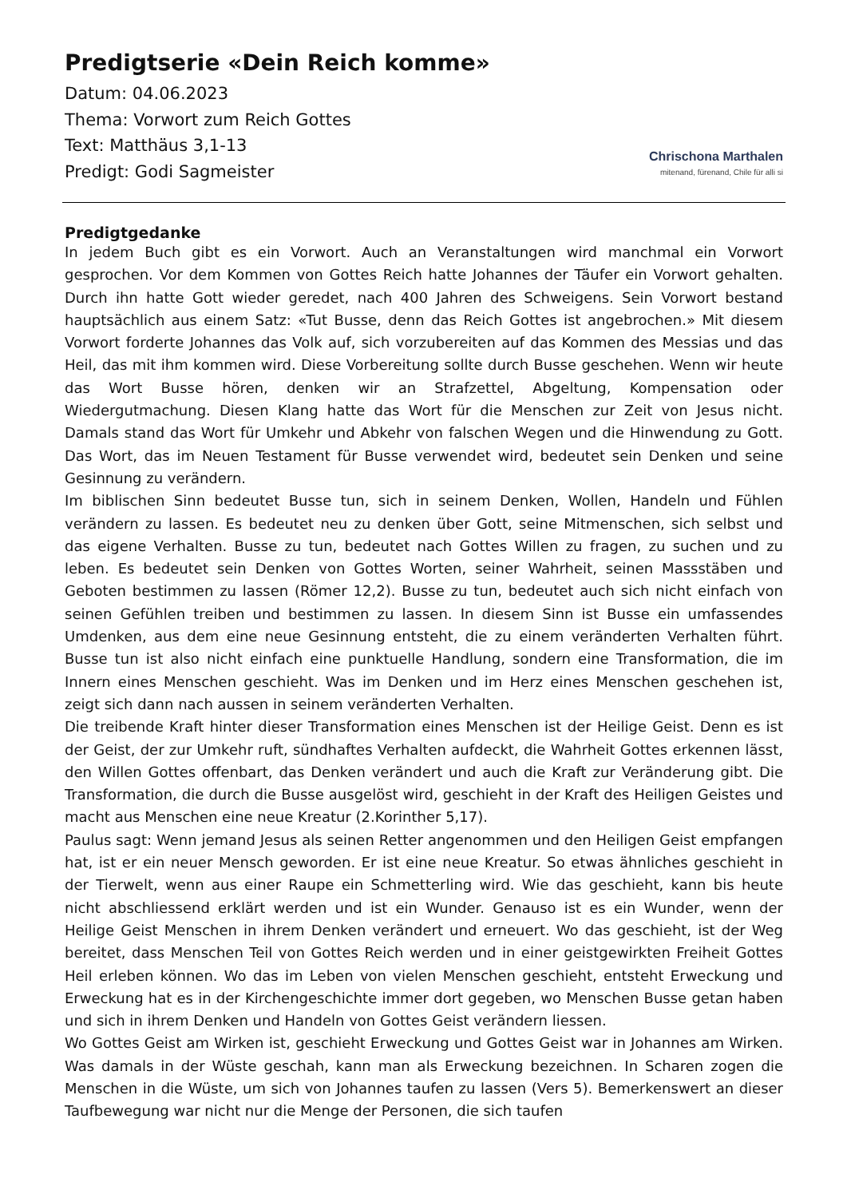Predigtserie «Dein Reich komme»
Datum: 04.06.2023
Thema: Vorwort zum Reich Gottes
Text: Matthäus 3,1-13
Predigt: Godi Sagmeister
Chrischona Marthalen
mitenand, fürenand, Chile für alli si
Predigtgedanke
In jedem Buch gibt es ein Vorwort. Auch an Veranstaltungen wird manchmal ein Vorwort gesprochen. Vor dem Kommen von Gottes Reich hatte Johannes der Täufer ein Vorwort gehalten. Durch ihn hatte Gott wieder geredet, nach 400 Jahren des Schweigens. Sein Vorwort bestand hauptsächlich aus einem Satz: «Tut Busse, denn das Reich Gottes ist angebrochen.» Mit diesem Vorwort forderte Johannes das Volk auf, sich vorzubereiten auf das Kommen des Messias und das Heil, das mit ihm kommen wird. Diese Vorbereitung sollte durch Busse geschehen. Wenn wir heute das Wort Busse hören, denken wir an Strafzettel, Abgeltung, Kompensation oder Wiedergutmachung. Diesen Klang hatte das Wort für die Menschen zur Zeit von Jesus nicht. Damals stand das Wort für Umkehr und Abkehr von falschen Wegen und die Hinwendung zu Gott. Das Wort, das im Neuen Testament für Busse verwendet wird, bedeutet sein Denken und seine Gesinnung zu verändern.
Im biblischen Sinn bedeutet Busse tun, sich in seinem Denken, Wollen, Handeln und Fühlen verändern zu lassen. Es bedeutet neu zu denken über Gott, seine Mitmenschen, sich selbst und das eigene Verhalten. Busse zu tun, bedeutet nach Gottes Willen zu fragen, zu suchen und zu leben. Es bedeutet sein Denken von Gottes Worten, seiner Wahrheit, seinen Massstäben und Geboten bestimmen zu lassen (Römer 12,2). Busse zu tun, bedeutet auch sich nicht einfach von seinen Gefühlen treiben und bestimmen zu lassen. In diesem Sinn ist Busse ein umfassendes Umdenken, aus dem eine neue Gesinnung entsteht, die zu einem veränderten Verhalten führt. Busse tun ist also nicht einfach eine punktuelle Handlung, sondern eine Transformation, die im Innern eines Menschen geschieht. Was im Denken und im Herz eines Menschen geschehen ist, zeigt sich dann nach aussen in seinem veränderten Verhalten.
Die treibende Kraft hinter dieser Transformation eines Menschen ist der Heilige Geist. Denn es ist der Geist, der zur Umkehr ruft, sündhaftes Verhalten aufdeckt, die Wahrheit Gottes erkennen lässt, den Willen Gottes offenbart, das Denken verändert und auch die Kraft zur Veränderung gibt. Die Transformation, die durch die Busse ausgelöst wird, geschieht in der Kraft des Heiligen Geistes und macht aus Menschen eine neue Kreatur (2.Korinther 5,17).
Paulus sagt: Wenn jemand Jesus als seinen Retter angenommen und den Heiligen Geist empfangen hat, ist er ein neuer Mensch geworden. Er ist eine neue Kreatur. So etwas ähnliches geschieht in der Tierwelt, wenn aus einer Raupe ein Schmetterling wird. Wie das geschieht, kann bis heute nicht abschliessend erklärt werden und ist ein Wunder. Genauso ist es ein Wunder, wenn der Heilige Geist Menschen in ihrem Denken verändert und erneuert. Wo das geschieht, ist der Weg bereitet, dass Menschen Teil von Gottes Reich werden und in einer geistgewirkten Freiheit Gottes Heil erleben können. Wo das im Leben von vielen Menschen geschieht, entsteht Erweckung und Erweckung hat es in der Kirchengeschichte immer dort gegeben, wo Menschen Busse getan haben und sich in ihrem Denken und Handeln von Gottes Geist verändern liessen.
Wo Gottes Geist am Wirken ist, geschieht Erweckung und Gottes Geist war in Johannes am Wirken. Was damals in der Wüste geschah, kann man als Erweckung bezeichnen. In Scharen zogen die Menschen in die Wüste, um sich von Johannes taufen zu lassen (Vers 5). Bemerkenswert an dieser Taufbewegung war nicht nur die Menge der Personen, die sich taufen